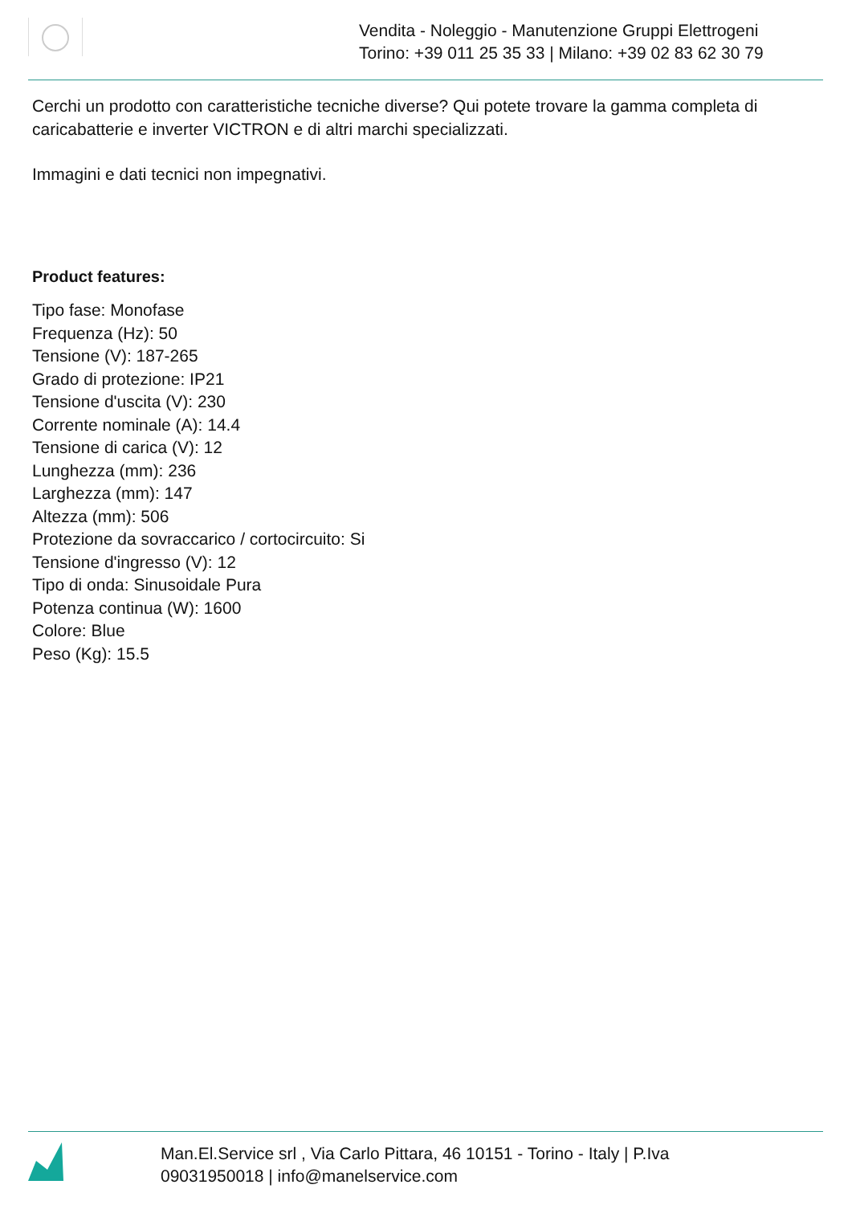Vendita - Noleggio - Manutenzione Gruppi Elettrogeni
Torino: +39 011 25 35 33 | Milano: +39 02 83 62 30 79
Cerchi un prodotto con caratteristiche tecniche diverse? Qui potete trovare la gamma completa di caricabatterie e inverter VICTRON e di altri marchi specializzati.
Immagini e dati tecnici non impegnativi.
Product features:
Tipo fase: Monofase
Frequenza (Hz): 50
Tensione (V): 187-265
Grado di protezione: IP21
Tensione d'uscita (V): 230
Corrente nominale (A): 14.4
Tensione di carica (V): 12
Lunghezza (mm): 236
Larghezza (mm): 147
Altezza (mm): 506
Protezione da sovraccarico / cortocircuito: Si
Tensione d'ingresso (V): 12
Tipo di onda: Sinusoidale Pura
Potenza continua (W): 1600
Colore: Blue
Peso (Kg): 15.5
Man.El.Service srl , Via Carlo Pittara, 46 10151 - Torino - Italy | P.Iva
09031950018 | info@manelservice.com